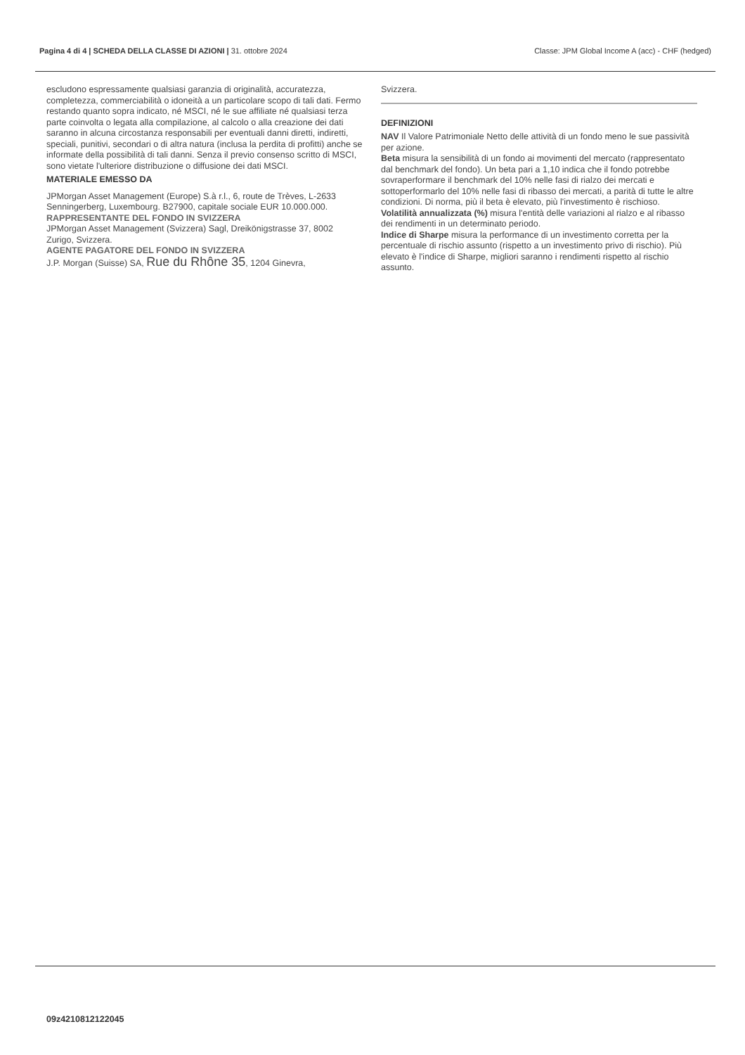Pagina 4 di 4 | SCHEDA DELLA CLASSE DI AZIONI | 31. ottobre 2024 Classe: JPM Global Income A (acc) - CHF (hedged)
escludono espressamente qualsiasi garanzia di originalità, accuratezza, completezza, commerciabilità o idoneità a un particolare scopo di tali dati. Fermo restando quanto sopra indicato, né MSCI, né le sue affiliate né qualsiasi terza parte coinvolta o legata alla compilazione, al calcolo o alla creazione dei dati saranno in alcuna circostanza responsabili per eventuali danni diretti, indiretti, speciali, punitivi, secondari o di altra natura (inclusa la perdita di profitti) anche se informate della possibilità di tali danni. Senza il previo consenso scritto di MSCI, sono vietate l'ulteriore distribuzione o diffusione dei dati MSCI.
MATERIALE EMESSO DA
JPMorgan Asset Management (Europe) S.à r.l., 6, route de Trèves, L-2633 Senningerberg, Luxembourg. B27900, capitale sociale EUR 10.000.000.
RAPPRESENTANTE DEL FONDO IN SVIZZERA
JPMorgan Asset Management (Svizzera) Sagl, Dreikönigstrasse 37, 8002 Zurigo, Svizzera.
AGENTE PAGATORE DEL FONDO IN SVIZZERA
J.P. Morgan (Suisse) SA, Rue du Rhône 35, 1204 Ginevra,
Svizzera.
DEFINIZIONI
NAV Il Valore Patrimoniale Netto delle attività di un fondo meno le sue passività per azione.
Beta misura la sensibilità di un fondo ai movimenti del mercato (rappresentato dal benchmark del fondo). Un beta pari a 1,10 indica che il fondo potrebbe sovraperformare il benchmark del 10% nelle fasi di rialzo dei mercati e sottoperformarlo del 10% nelle fasi di ribasso dei mercati, a parità di tutte le altre condizioni. Di norma, più il beta è elevato, più l'investimento è rischioso.
Volatilità annualizzata (%) misura l'entità delle variazioni al rialzo e al ribasso dei rendimenti in un determinato periodo.
Indice di Sharpe misura la performance di un investimento corretta per la percentuale di rischio assunto (rispetto a un investimento privo di rischio). Più elevato è l'indice di Sharpe, migliori saranno i rendimenti rispetto al rischio assunto.
09z4210812122045